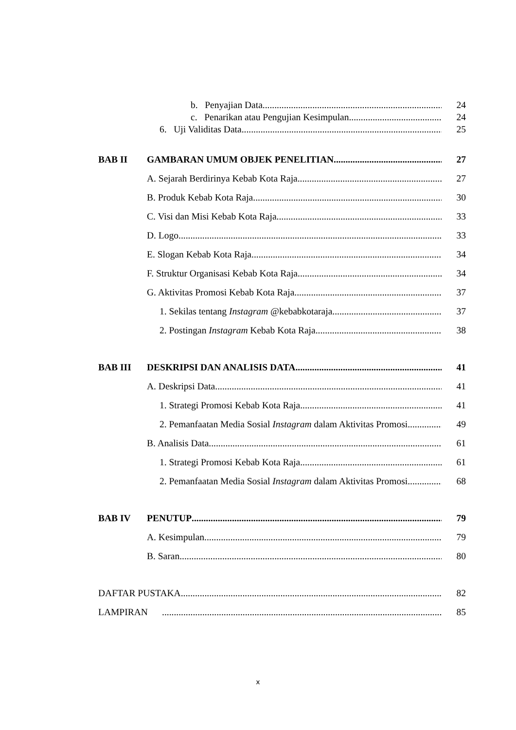b. Penyajian Data 24
c. Penarikan atau Pengujian Kesimpulan 24
6. Uji Validitas Data 25
BAB II GAMBARAN UMUM OBJEK PENELITIAN 27
A. Sejarah Berdirinya Kebab Kota Raja 27
B. Produk Kebab Kota Raja 30
C. Visi dan Misi Kebab Kota Raja 33
D. Logo 33
E. Slogan Kebab Kota Raja 34
F. Struktur Organisasi Kebab Kota Raja 34
G. Aktivitas Promosi Kebab Kota Raja 37
1. Sekilas tentang Instagram @kebabkotaraja 37
2. Postingan Instagram Kebab Kota Raja 38
BAB III DESKRIPSI DAN ANALISIS DATA 41
A. Deskripsi Data 41
1. Strategi Promosi Kebab Kota Raja 41
2. Pemanfaatan Media Sosial Instagram dalam Aktivitas Promosi 49
B. Analisis Data 61
1. Strategi Promosi Kebab Kota Raja 61
2. Pemanfaatan Media Sosial Instagram dalam Aktivitas Promosi 68
BAB IV PENUTUP 79
A. Kesimpulan 79
B. Saran 80
DAFTAR PUSTAKA 82
LAMPIRAN 85
x